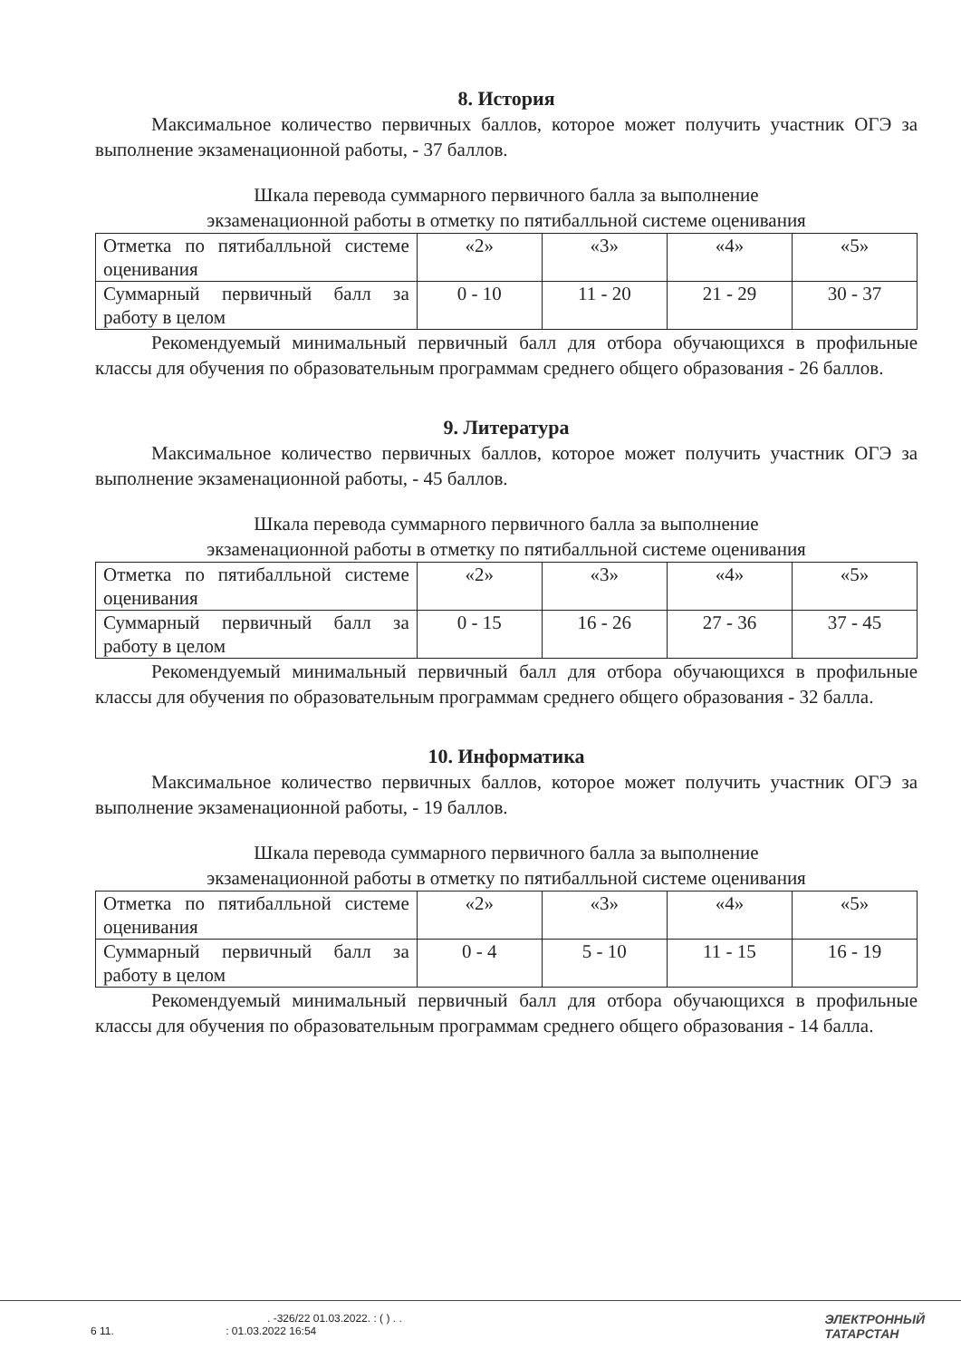8. История
Максимальное количество первичных баллов, которое может получить участник ОГЭ за выполнение экзаменационной работы, - 37 баллов.
Шкала перевода суммарного первичного балла за выполнение
экзаменационной работы в отметку по пятибалльной системе оценивания
| Отметка по пятибалльной системе оценивания | «2» | «3» | «4» | «5» |
| Суммарный первичный балл за работу в целом | 0 - 10 | 11 - 20 | 21 - 29 | 30 - 37 |
Рекомендуемый минимальный первичный балл для отбора обучающихся в профильные классы для обучения по образовательным программам среднего общего образования - 26 баллов.
9. Литература
Максимальное количество первичных баллов, которое может получить участник ОГЭ за выполнение экзаменационной работы, - 45 баллов.
Шкала перевода суммарного первичного балла за выполнение
экзаменационной работы в отметку по пятибалльной системе оценивания
| Отметка по пятибалльной системе оценивания | «2» | «3» | «4» | «5» |
| Суммарный первичный балл за работу в целом | 0 - 15 | 16 - 26 | 27 - 36 | 37 - 45 |
Рекомендуемый минимальный первичный балл для отбора обучающихся в профильные классы для обучения по образовательным программам среднего общего образования - 32 балла.
10. Информатика
Максимальное количество первичных баллов, которое может получить участник ОГЭ за выполнение экзаменационной работы, - 19 баллов.
Шкала перевода суммарного первичного балла за выполнение
экзаменационной работы в отметку по пятибалльной системе оценивания
| Отметка по пятибалльной системе оценивания | «2» | «3» | «4» | «5» |
| Суммарный первичный балл за работу в целом | 0 - 4 | 5 - 10 | 11 - 15 | 16 - 19 |
Рекомендуемый минимальный первичный балл для отбора обучающихся в профильные классы для обучения по образовательным программам среднего общего образования - 14 балла.
. -326/22 01.03.2022. : ( ) . .
6 11. : 01.03.2022 16:54
ЭЛЕКТРОННЫЙ
ТАТАРСТАН